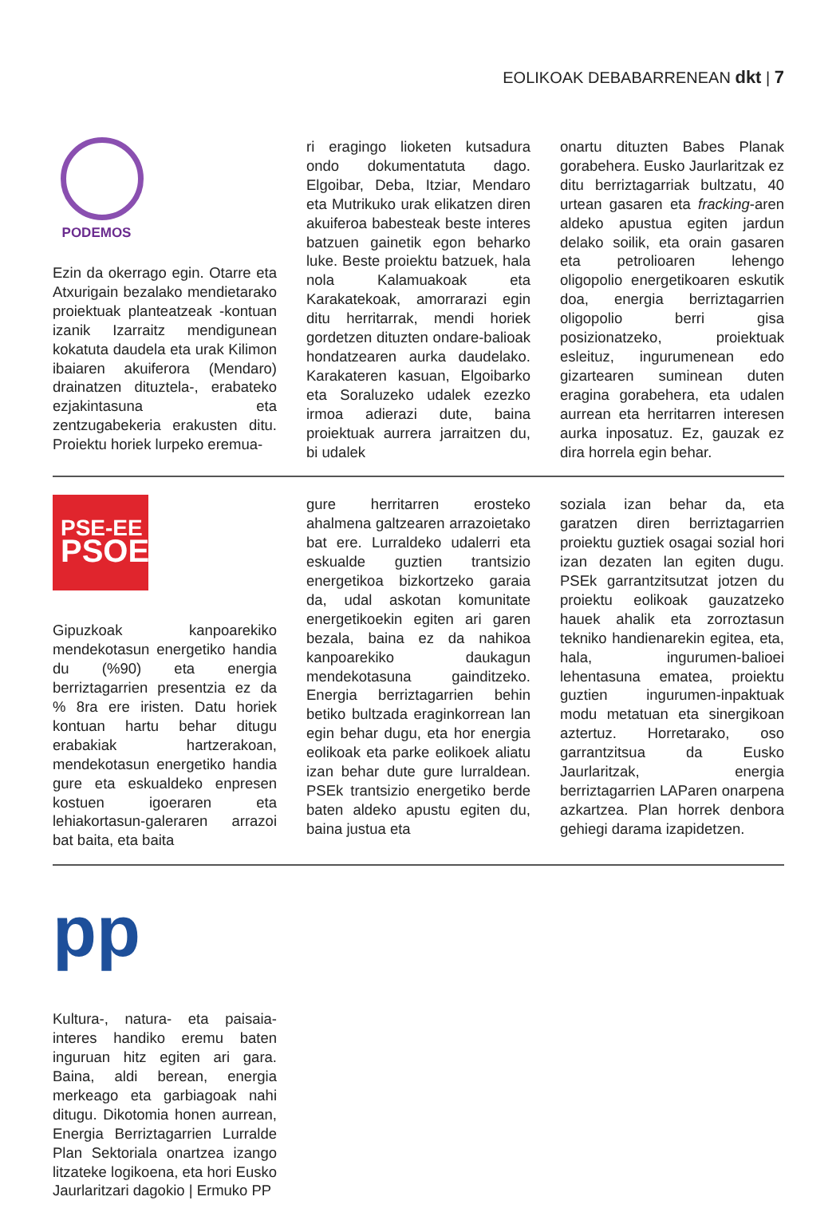EOLIKOAK DEBABARRENEAN dkt | 7
PODEMOS
Ezin da okerrago egin. Otarre eta Atxurigain bezalako mendietarako proiektuak planteatzeak -kontuan izanik Izarraitz mendigunean kokatuta daudela eta urak Kilimon ibaiaren akuiferora (Mendaro) drainatzen dituztela-, erabateko ezjakintasuna eta zentzugabekeria erakusten ditu. Proiektu horiek lurpeko eremua-
ri eragingo lioketen kutsadura ondo dokumentatuta dago. Elgoibar, Deba, Itziar, Mendaro eta Mutrikuko urak elikatzen diren akuiferoa babesteak beste interes batzuen gainetik egon beharko luke. Beste proiektu batzuek, hala nola Kalamuakoak eta Karakatekoak, amorrarazi egin ditu herritarrak, mendi horiek gordetzen dituzten ondare-balioak hondatzearen aurka daudelako. Karakateren kasuan, Elgoibarko eta Soraluzeko udalek ezezko irmoa adierazi dute, baina proiektuak aurrera jarraitzen du, bi udalek
onartu dituzten Babes Planak gorabehera. Eusko Jaurlaritzak ez ditu berriztagarriak bultzatu, 40 urtean gasaren eta fracking-aren aldeko apustua egiten jardun delako soilik, eta orain gasaren eta petrolioaren lehengo oligopolio energetikoaren eskutik doa, energia berriztagarrien oligopolio berri gisa posizionatzeko, proiektuak esleituz, ingurumenean edo gizartearen suminean duten eragina gorabehera, eta udalen aurrean eta herritarren interesen aurka inposatuz. Ez, gauzak ez dira horrela egin behar.
PSE-EE
PSOE
Gipuzkoak kanpoarekiko mendekotasun energetiko handia du (%90) eta energia berriztagarrien presentzia ez da % 8ra ere iristen. Datu horiek kontuan hartu behar ditugu erabakiak hartzerakoan, mendekotasun energetiko handia gure eta eskualdeko enpresen kostuen igoeraren eta lehiakortasun-galeraren arrazoi bat baita, eta baita
gure herritarren erosteko ahalmena galtzearen arrazoietako bat ere. Lurraldeko udalerri eta eskualde guztien trantsizio energetikoa bizkortzeko garaia da, udal askotan komunitate energetikoekin egiten ari garen bezala, baina ez da nahikoa kanpoarekiko daukagun mendekotasuna gainditzeko. Energia berriztagarrien behin betiko bultzada eraginkorrean lan egin behar dugu, eta hor energia eolikoak eta parke eolikoek aliatu izan behar dute gure lurraldean. PSEk trantsizio energetiko berde baten aldeko apustu egiten du, baina justua eta
soziala izan behar da, eta garatzen diren berriztagarrien proiektu guztiek osagai sozial hori izan dezaten lan egiten dugu. PSEk garrantzitsutzat jotzen du proiektu eolikoak gauzatzeko hauek ahalik eta zorroztasun tekniko handienarekin egitea, eta, hala, ingurumen-balioei lehentasuna ematea, proiektu guztien ingurumen-inpaktuak modu metatuan eta sinergikoan aztertuz. Horretarako, oso garrantzitsua da Eusko Jaurlaritzak, energia berriztagarrien LAParen onarpena azkartzea. Plan horrek denbora gehiegi darama izapidetzen.
pp
Kultura-, natura- eta paisaia-interes handiko eremu baten inguruan hitz egiten ari gara. Baina, aldi berean, energia merkeago eta garbiagoak nahi ditugu. Dikotomia honen aurrean, Energia Berriztagarrien Lurralde Plan Sektoriala onartzea izango litzateke logikoena, eta hori Eusko Jaurlaritzari dagokio | Ermuko PP